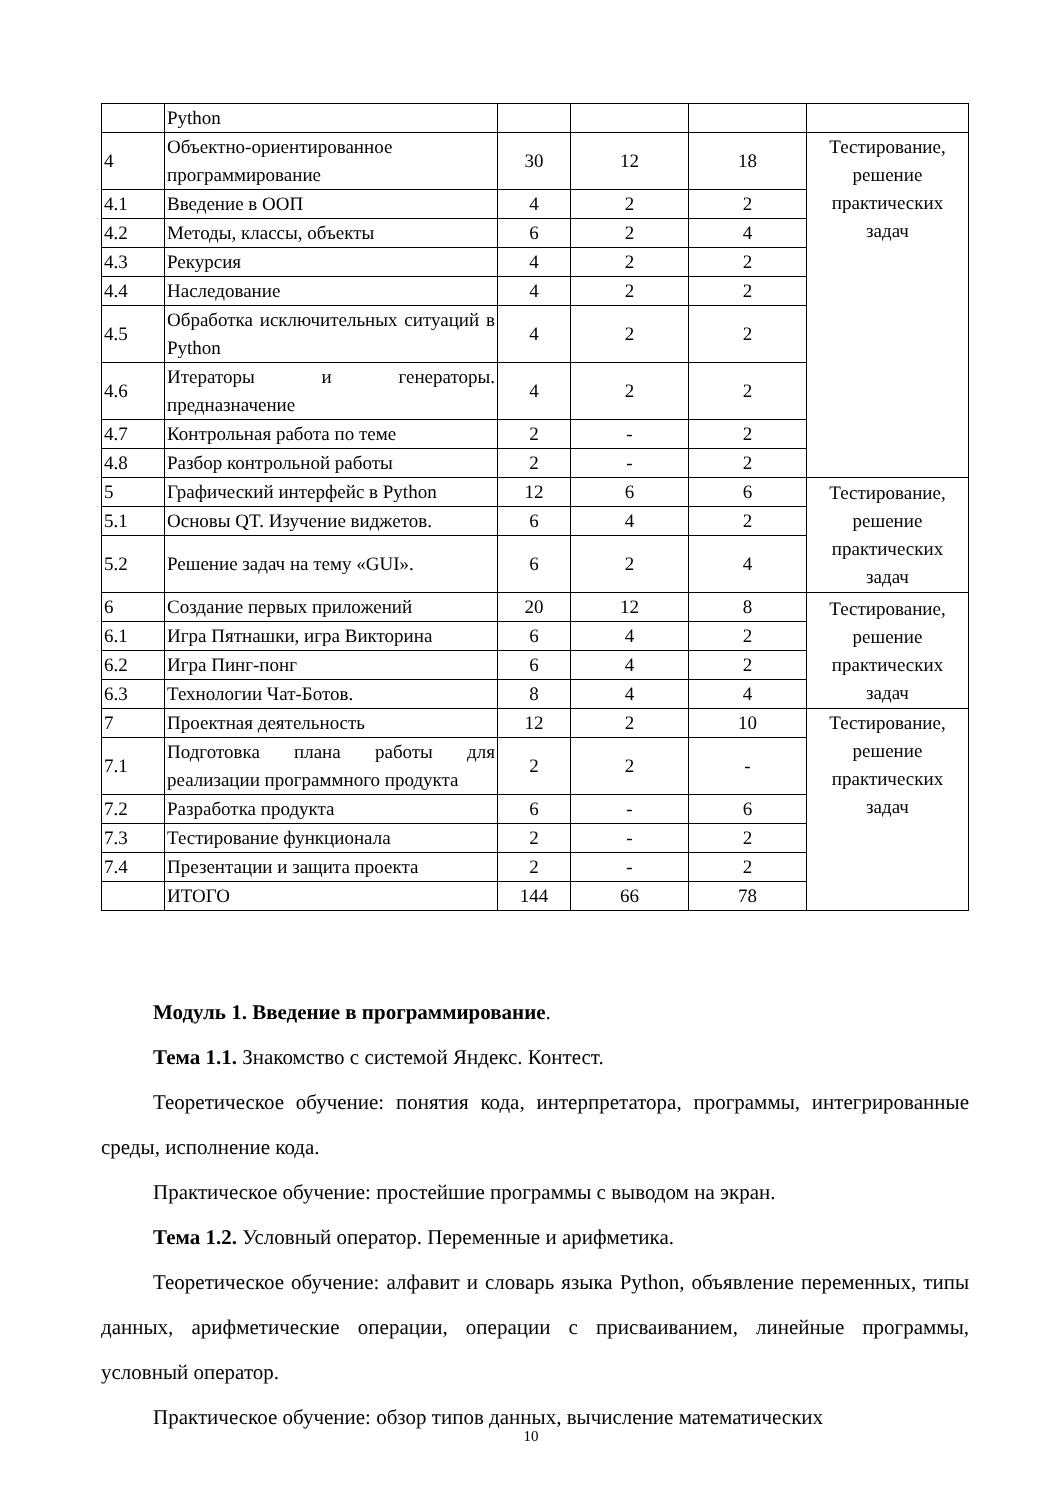| | Python | | | | |
| 4 | Объектно-ориентированное программирование | 30 | 12 | 18 | Тестирование, решение практических задач |
| 4.1 | Введение в ООП | 4 | 2 | 2 | |
| 4.2 | Методы, классы, объекты | 6 | 2 | 4 | |
| 4.3 | Рекурсия | 4 | 2 | 2 | |
| 4.4 | Наследование | 4 | 2 | 2 | |
| 4.5 | Обработка исключительных ситуаций в Python | 4 | 2 | 2 | |
| 4.6 | Итераторы и генераторы. предназначение | 4 | 2 | 2 | |
| 4.7 | Контрольная работа по теме | 2 | - | 2 | |
| 4.8 | Разбор контрольной работы | 2 | - | 2 | |
| 5 | Графический интерфейс в Python | 12 | 6 | 6 | Тестирование, решение практических задач |
| 5.1 | Основы QT. Изучение виджетов. | 6 | 4 | 2 | |
| 5.2 | Решение задач на тему «GUI». | 6 | 2 | 4 | |
| 6 | Создание первых приложений | 20 | 12 | 8 | Тестирование, решение практических задач |
| 6.1 | Игра Пятнашки, игра Викторина | 6 | 4 | 2 | |
| 6.2 | Игра Пинг-понг | 6 | 4 | 2 | |
| 6.3 | Технологии Чат-Ботов. | 8 | 4 | 4 | |
| 7 | Проектная деятельность | 12 | 2 | 10 | Тестирование, решение практических задач |
| 7.1 | Подготовка плана работы для реализации программного продукта | 2 | 2 | - | |
| 7.2 | Разработка продукта | 6 | - | 6 | |
| 7.3 | Тестирование функционала | 2 | - | 2 | |
| 7.4 | Презентации и защита проекта | 2 | - | 2 | |
| | ИТОГО | 144 | 66 | 78 | |
Модуль 1. Введение в программирование.
Тема 1.1. Знакомство с системой Яндекс. Контест.
Теоретическое обучение: понятия кода, интерпретатора, программы, интегрированные среды, исполнение кода.
Практическое обучение: простейшие программы с выводом на экран.
Тема 1.2. Условный оператор. Переменные и арифметика.
Теоретическое обучение: алфавит и словарь языка Python, объявление переменных, типы данных, арифметические операции, операции с присваиванием, линейные программы, условный оператор.
Практическое обучение: обзор типов данных, вычисление математических
10